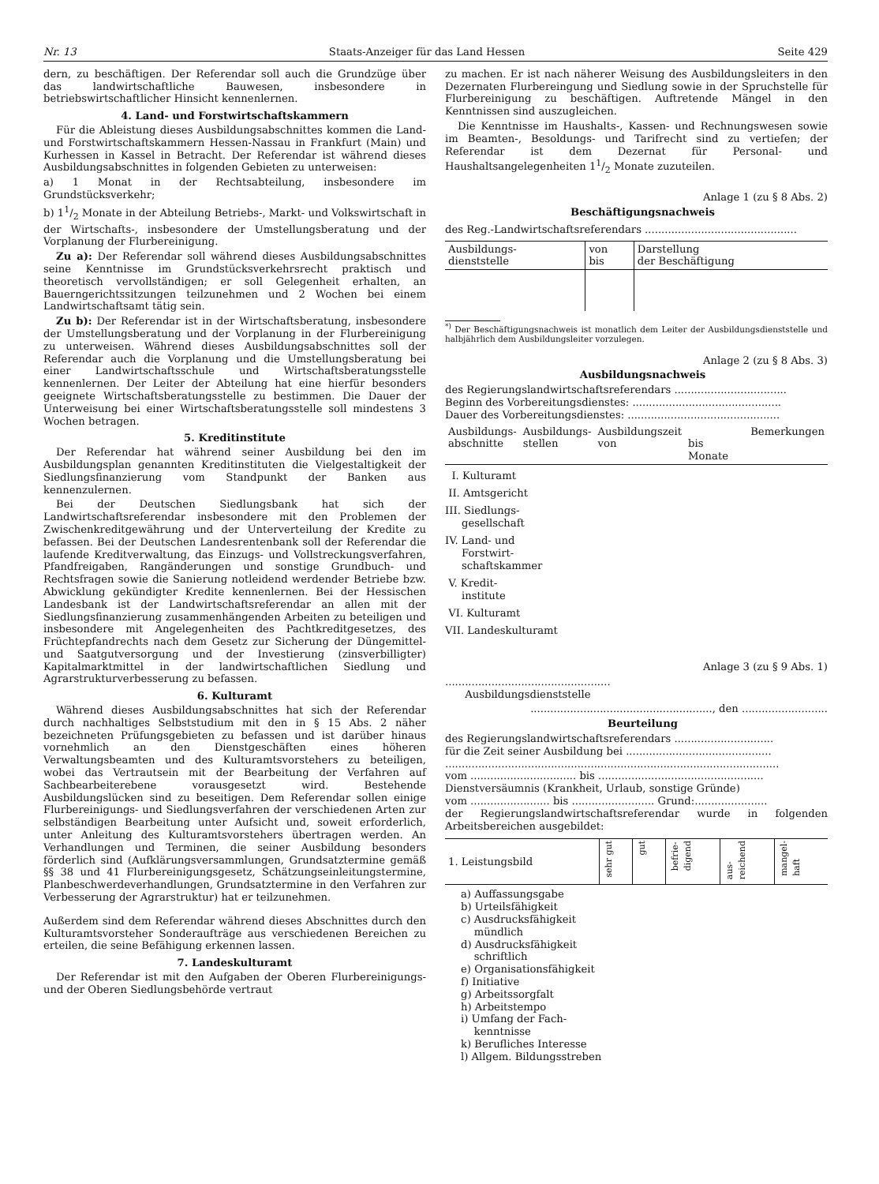Nr. 13 Staats-Anzeiger für das Land Hessen Seite 429
dern, zu beschäftigen. Der Referendar soll auch die Grundzüge über das landwirtschaftliche Bauwesen, insbesondere in betriebswirtschaftlicher Hinsicht kennenlernen.
4. Land- und Forstwirtschaftskammern
Für die Ableistung dieses Ausbildungsabschnittes kommen die Land- und Forstwirtschaftskammern Hessen-Nassau in Frankfurt (Main) und Kurhessen in Kassel in Betracht. Der Referendar ist während dieses Ausbildungsabschnittes in folgenden Gebieten zu unterweisen:
a) 1 Monat in der Rechtsabteilung, insbesondere im Grundstücksverkehr;
b) 11/2 Monate in der Abteilung Betriebs-, Markt- und Volkswirtschaft in der Wirtschafts-, insbesondere der Umstellungsberatung und der Vorplanung der Flurbereinigung.
Zu a): Der Referendar soll während dieses Ausbildungsabschnittes seine Kenntnisse im Grundstücksverkehrsrecht praktisch und theoretisch vervollständigen; er soll Gelegenheit erhalten, an Bauerngerichtssitzungen teilzunehmen und 2 Wochen bei einem Landwirtschaftsamt tätig sein.
Zu b): Der Referendar ist in der Wirtschaftsberatung, insbesondere der Umstellungsberatung und der Vorplanung in der Flurbereinigung zu unterweisen. Während dieses Ausbildungsabschnittes soll der Referendar auch die Vorplanung und die Umstellungsberatung bei einer Landwirtschaftsschule und Wirtschaftsberatungsstelle kennenlernen. Der Leiter der Abteilung hat eine hierfür besonders geeignete Wirtschaftsberatungsstelle zu bestimmen. Die Dauer der Unterweisung bei einer Wirtschaftsberatungsstelle soll mindestens 3 Wochen betragen.
5. Kreditinstitute
Der Referendar hat während seiner Ausbildung bei den im Ausbildungsplan genannten Kreditinstituten die Vielgestaltigkeit der Siedlungsfinanzierung vom Standpunkt der Banken aus kennenzulernen.
Bei der Deutschen Siedlungsbank hat sich der Landwirtschaftsreferendar insbesondere mit den Problemen der Zwischenkreditgewährung und der Unterverteilung der Kredite zu befassen. Bei der Deutschen Landesrentenbank soll der Referendar die laufende Kreditverwaltung, das Einzugs- und Vollstreckungsverfahren, Pfandfreigaben, Rangänderungen und sonstige Grundbuch- und Rechtsfragen sowie die Sanierung notleidend werdender Betriebe bzw. Abwicklung gekündigter Kredite kennenlernen. Bei der Hessischen Landesbank ist der Landwirtschaftsreferendar an allen mit der Siedlungsfinanzierung zusammenhängenden Arbeiten zu beteiligen und insbesondere mit Angelegenheiten des Pachtkreditgesetzes, des Früchtepfandrechts nach dem Gesetz zur Sicherung der Düngemittel- und Saatgutversorgung und der Investierung (zinsverbilligter) Kapitalmarktmittel in der landwirtschaftlichen Siedlung und Agrarstrukturverbesserung zu befassen.
6. Kulturamt
Während dieses Ausbildungsabschnittes hat sich der Referendar durch nachhaltiges Selbststudium mit den in § 15 Abs. 2 näher bezeichneten Prüfungsgebieten zu befassen und ist darüber hinaus vornehmlich an den Dienstgeschäften eines höheren Verwaltungsbeamten und des Kulturamtsvorstehers zu beteiligen, wobei das Vertrautsein mit der Bearbeitung der Verfahren auf Sachbearbeiterebene vorausgesetzt wird. Bestehende Ausbildungslücken sind zu beseitigen. Dem Referendar sollen einige Flurbereinigungs- und Siedlungsverfahren der verschiedenen Arten zur selbständigen Bearbeitung unter Aufsicht und, soweit erforderlich, unter Anleitung des Kulturamtsvorstehers übertragen werden. An Verhandlungen und Terminen, die seiner Ausbildung besonders förderlich sind (Aufklärungsversammlungen, Grundsatztermine gemäß §§ 38 und 41 Flurbereinigungsgesetz, Schätzungseinleitungstermine, Planbeschwerdeverhandlungen, Grundsatztermine in den Verfahren zur Verbesserung der Agrarstruktur) hat er teilzunehmen.
Außerdem sind dem Referendar während dieses Abschnittes durch den Kulturamtsvorsteher Sonderaufträge aus verschiedenen Bereichen zu erteilen, die seine Befähigung erkennen lassen.
7. Landeskulturamt
Der Referendar ist mit den Aufgaben der Oberen Flurbereinigungs- und der Oberen Siedlungsbehörde vertraut
zu machen. Er ist nach näherer Weisung des Ausbildungsleiters in den Dezernaten Flurbereingung und Siedlung sowie in der Spruchstelle für Flurbereinigung zu beschäftigen. Auftretende Mängel in den Kenntnissen sind auszugleichen.
Die Kenntnisse im Haushalts-, Kassen- und Rechnungswesen sowie im Beamten-, Besoldungs- und Tarifrecht sind zu vertiefen; der Referendar ist dem Dezernat für Personal- und Haushaltsangelegenheiten 11/2 Monate zuzuteilen.
Anlage 1 (zu § 8 Abs. 2)
Beschäftigungsnachweis
des Reg.-Landwirtschaftsreferendars ..............................................
| Ausbildungs- dienststelle | von bis | Darstellung der Beschäftigung |
<sup>*)</sup> Der Beschäftigungsnachweis ist monatlich dem Leiter der Ausbildungsdienststelle und halbjährlich dem Ausbildungsleiter vorzulegen.
Anlage 2 (zu § 8 Abs. 3)
Ausbildungsnachweis
des Regierungslandwirtschaftsreferendars ..................................
Beginn des Vorbereitungsdienstes: .............................................
Dauer des Vorbereitungsdienstes: ..............................................
| Ausbildungs- abschnitte | Ausbildungs- stellen | Ausbildungszeit von | bis Monate | Bemerkungen |
I. Kulturamt
II. Amtsgericht
III. Siedlungs-
gesellschaft
IV. Land- und
Forstwirt-
schaftskammer
V. Kredit-
institute
VI. Kulturamt
VII. Landeskulturamt
Anlage 3 (zu § 9 Abs. 1)
..................................................
Ausbildungsdienststelle
......................................................., den ..........................
Beurteilung
des Regierungslandwirtschaftsreferendars ..............................
für die Zeit seiner Ausbildung bei ............................................
.....................................................................................................
vom ................................ bis ..................................................
Dienstversäumnis (Krankheit, Urlaub, sonstige Gründe)
vom ........................ bis ......................... Grund:......................
der Regierungslandwirtschaftsreferendar wurde in folgenden Arbeitsbereichen ausgebildet:
| 1. Leistungsbild | sehr gut | gut | befrie- digend | aus- reichend | mangel- haft |
a) Auffassungsgabe
b) Urteilsfähigkeit
c) Ausdrucksfähigkeit
mündlich
d) Ausdrucksfähigkeit
schriftlich
e) Organisationsfähigkeit
f) Initiative
g) Arbeitssorgfalt
h) Arbeitstempo
i) Umfang der Fach-
kenntnisse
k) Berufliches Interesse
l) Allgem. Bildungsstreben